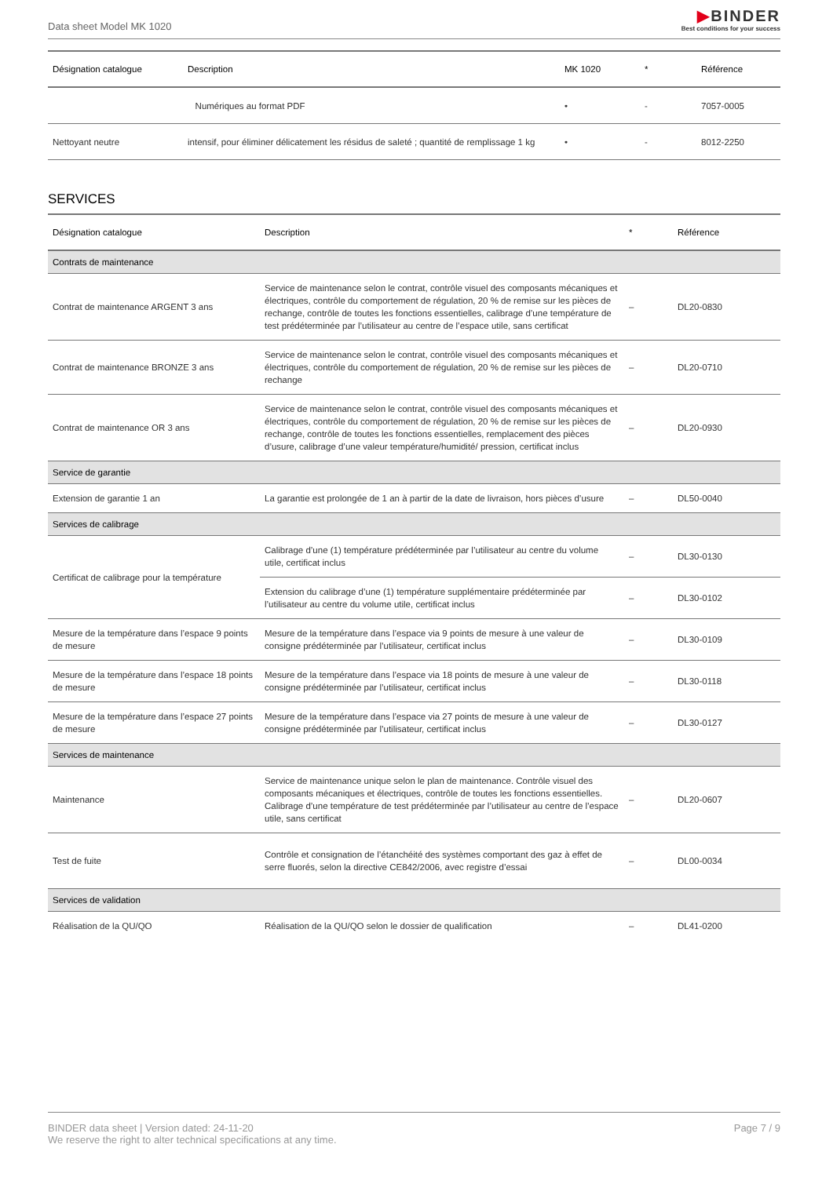Data sheet Model MK 1020
▶BINDER
Best conditions for your success
| Désignation catalogue | Description | MK 1020 | * | Référence |
| --- | --- | --- | --- | --- |
| | Numériques au format PDF | • | - | 7057-0005 |
| Nettoyant neutre | intensif, pour éliminer délicatement les résidus de saleté ; quantité de remplissage 1 kg | • | - | 8012-2250 |
SERVICES
| Désignation catalogue | Description | * | Référence |
| --- | --- | --- | --- |
| Contrats de maintenance | | | |
| Contrat de maintenance ARGENT 3 ans | Service de maintenance selon le contrat, contrôle visuel des composants mécaniques et électriques, contrôle du comportement de régulation, 20 % de remise sur les pièces de rechange, contrôle de toutes les fonctions essentielles, calibrage d’une température de test prédéterminée par l’utilisateur au centre de l’espace utile, sans certificat | – | DL20-0830 |
| Contrat de maintenance BRONZE 3 ans | Service de maintenance selon le contrat, contrôle visuel des composants mécaniques et électriques, contrôle du comportement de régulation, 20 % de remise sur les pièces de rechange | – | DL20-0710 |
| Contrat de maintenance OR 3 ans | Service de maintenance selon le contrat, contrôle visuel des composants mécaniques et électriques, contrôle du comportement de régulation, 20 % de remise sur les pièces de rechange, contrôle de toutes les fonctions essentielles, remplacement des pièces d’usure, calibrage d’une valeur température/humidité/ pression, certificat inclus | – | DL20-0930 |
| Service de garantie | | | |
| Extension de garantie 1 an | La garantie est prolongée de 1 an à partir de la date de livraison, hors pièces d’usure | – | DL50-0040 |
| Services de calibrage | | | |
| Certificat de calibrage pour la température | Calibrage d’une (1) température prédéterminée par l’utilisateur au centre du volume utile, certificat inclus | – | DL30-0130 |
| | Extension du calibrage d’une (1) température supplémentaire prédéterminée par l’utilisateur au centre du volume utile, certificat inclus | – | DL30-0102 |
| Mesure de la température dans l’espace 9 points de mesure | Mesure de la température dans l’espace via 9 points de mesure à une valeur de consigne prédéterminée par l’utilisateur, certificat inclus | – | DL30-0109 |
| Mesure de la température dans l’espace 18 points de mesure | Mesure de la température dans l’espace via 18 points de mesure à une valeur de consigne prédéterminée par l’utilisateur, certificat inclus | – | DL30-0118 |
| Mesure de la température dans l’espace 27 points de mesure | Mesure de la température dans l’espace via 27 points de mesure à une valeur de consigne prédéterminée par l’utilisateur, certificat inclus | – | DL30-0127 |
| Services de maintenance | | | |
| Maintenance | Service de maintenance unique selon le plan de maintenance. Contrôle visuel des composants mécaniques et électriques, contrôle de toutes les fonctions essentielles. Calibrage d’une température de test prédéterminée par l’utilisateur au centre de l’espace utile, sans certificat | – | DL20-0607 |
| Test de fuite | Contrôle et consignation de l’étanchéité des systèmes comportant des gaz à effet de serre fluorés, selon la directive CE842/2006, avec registre d’essai | – | DL00-0034 |
| Services de validation | | | |
| Réalisation de la QU/QO | Réalisation de la QU/QO selon le dossier de qualification | – | DL41-0200 |
BINDER data sheet | Version dated: 24-11-20
We reserve the right to alter technical specifications at any time.
Page 7 / 9